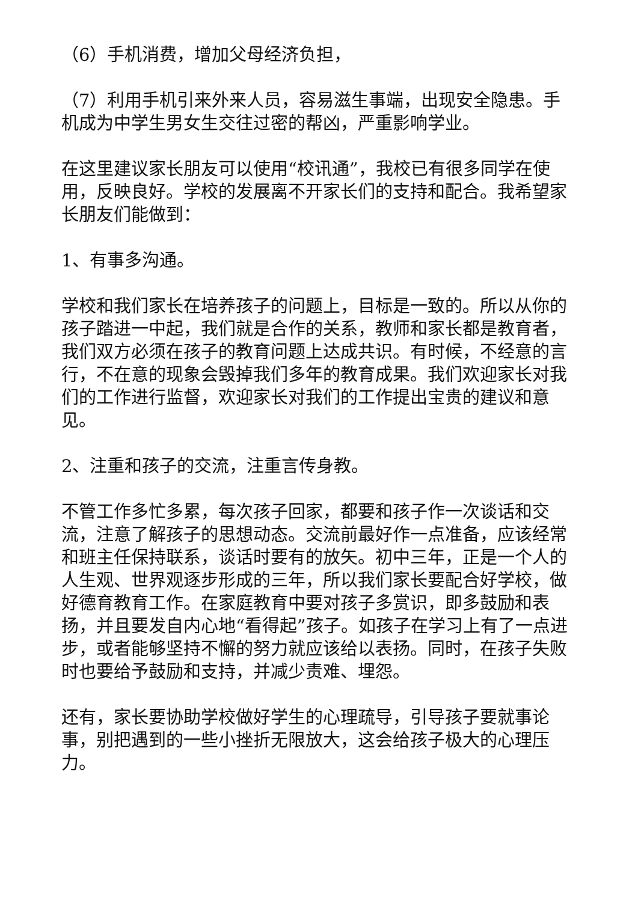（6）手机消费，增加父母经济负担，
（7）利用手机引来外来人员，容易滋生事端，出现安全隐患。手机成为中学生男女生交往过密的帮凶，严重影响学业。
在这里建议家长朋友可以使用“校讯通”，我校已有很多同学在使用，反映良好。学校的发展离不开家长们的支持和配合。我希望家长朋友们能做到：
1、有事多沟通。
学校和我们家长在培养孩子的问题上，目标是一致的。所以从你的孩子踏进一中起，我们就是合作的关系，教师和家长都是教育者，我们双方必须在孩子的教育问题上达成共识。有时候，不经意的言行，不在意的现象会毁掉我们多年的教育成果。我们欢迎家长对我们的工作进行监督，欢迎家长对我们的工作提出宝贵的建议和意见。
2、注重和孩子的交流，注重言传身教。
不管工作多忙多累，每次孩子回家，都要和孩子作一次谈话和交流，注意了解孩子的思想动态。交流前最好作一点准备，应该经常和班主任保持联系，谈话时要有的放矢。初中三年，正是一个人的人生观、世界观逐步形成的三年，所以我们家长要配合好学校，做好德育教育工作。在家庭教育中要对孩子多赏识，即多鼓励和表扬，并且要发自内心地“看得起”孩子。如孩子在学习上有了一点进步，或者能够坚持不懈的努力就应该给以表扬。同时，在孩子失败时也要给予鼓励和支持，并减少责难、埋怨。
还有，家长要协助学校做好学生的心理疏导，引导孩子要就事论事，别把遇到的一些小挫折无限放大，这会给孩子极大的心理压力。